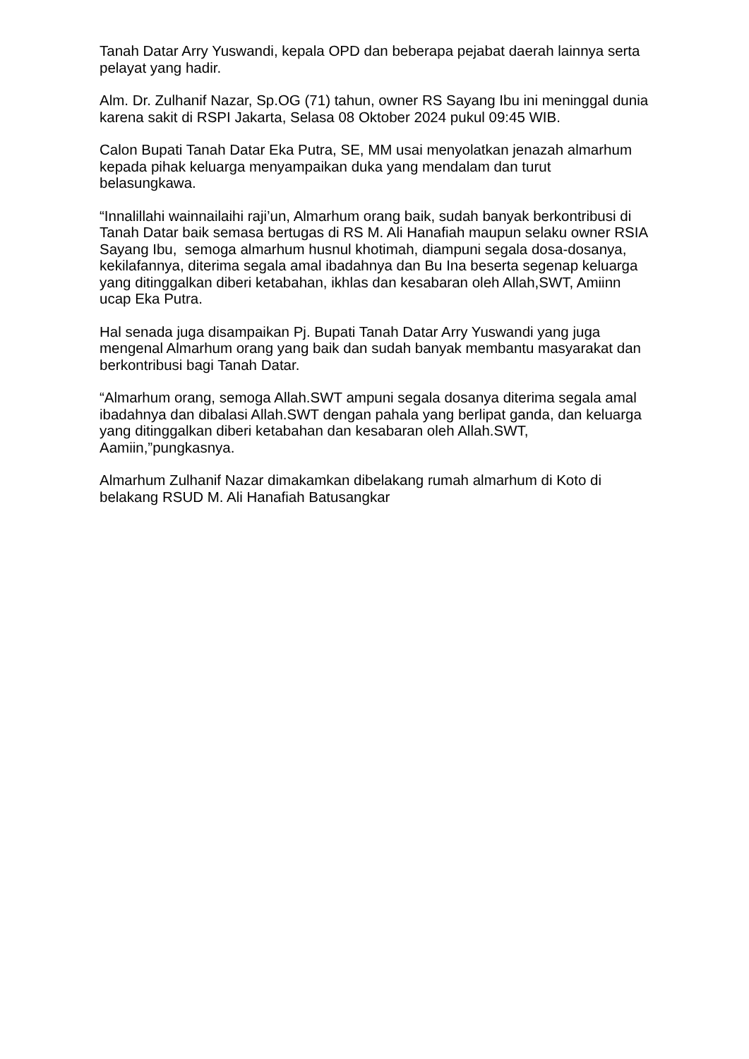Tanah Datar Arry Yuswandi, kepala OPD dan beberapa pejabat daerah lainnya serta pelayat yang hadir.
Alm. Dr. Zulhanif Nazar, Sp.OG (71) tahun, owner RS Sayang Ibu ini meninggal dunia karena sakit di RSPI Jakarta, Selasa 08 Oktober 2024 pukul 09:45 WIB.
Calon Bupati Tanah Datar Eka Putra, SE, MM usai menyolatkan jenazah almarhum kepada pihak keluarga menyampaikan duka yang mendalam dan turut belasungkawa.
“Innalillahi wainnailaihi raji’un, Almarhum orang baik, sudah banyak berkontribusi di Tanah Datar baik semasa bertugas di RS M. Ali Hanafiah maupun selaku owner RSIA Sayang Ibu, semoga almarhum husnul khotimah, diampuni segala dosa-dosanya, kekilafannya, diterima segala amal ibadahnya dan Bu Ina beserta segenap keluarga yang ditinggalkan diberi ketabahan, ikhlas dan kesabaran oleh Allah,SWT, Amiinn ucap Eka Putra.
Hal senada juga disampaikan Pj. Bupati Tanah Datar Arry Yuswandi yang juga mengenal Almarhum orang yang baik dan sudah banyak membantu masyarakat dan berkontribusi bagi Tanah Datar.
“Almarhum orang, semoga Allah.SWT ampuni segala dosanya diterima segala amal ibadahnya dan dibalasi Allah.SWT dengan pahala yang berlipat ganda, dan keluarga yang ditinggalkan diberi ketabahan dan kesabaran oleh Allah.SWT, Aamiin,”pungkasnya.
Almarhum Zulhanif Nazar dimakamkan dibelakang rumah almarhum di Koto di belakang RSUD M. Ali Hanafiah Batusangkar